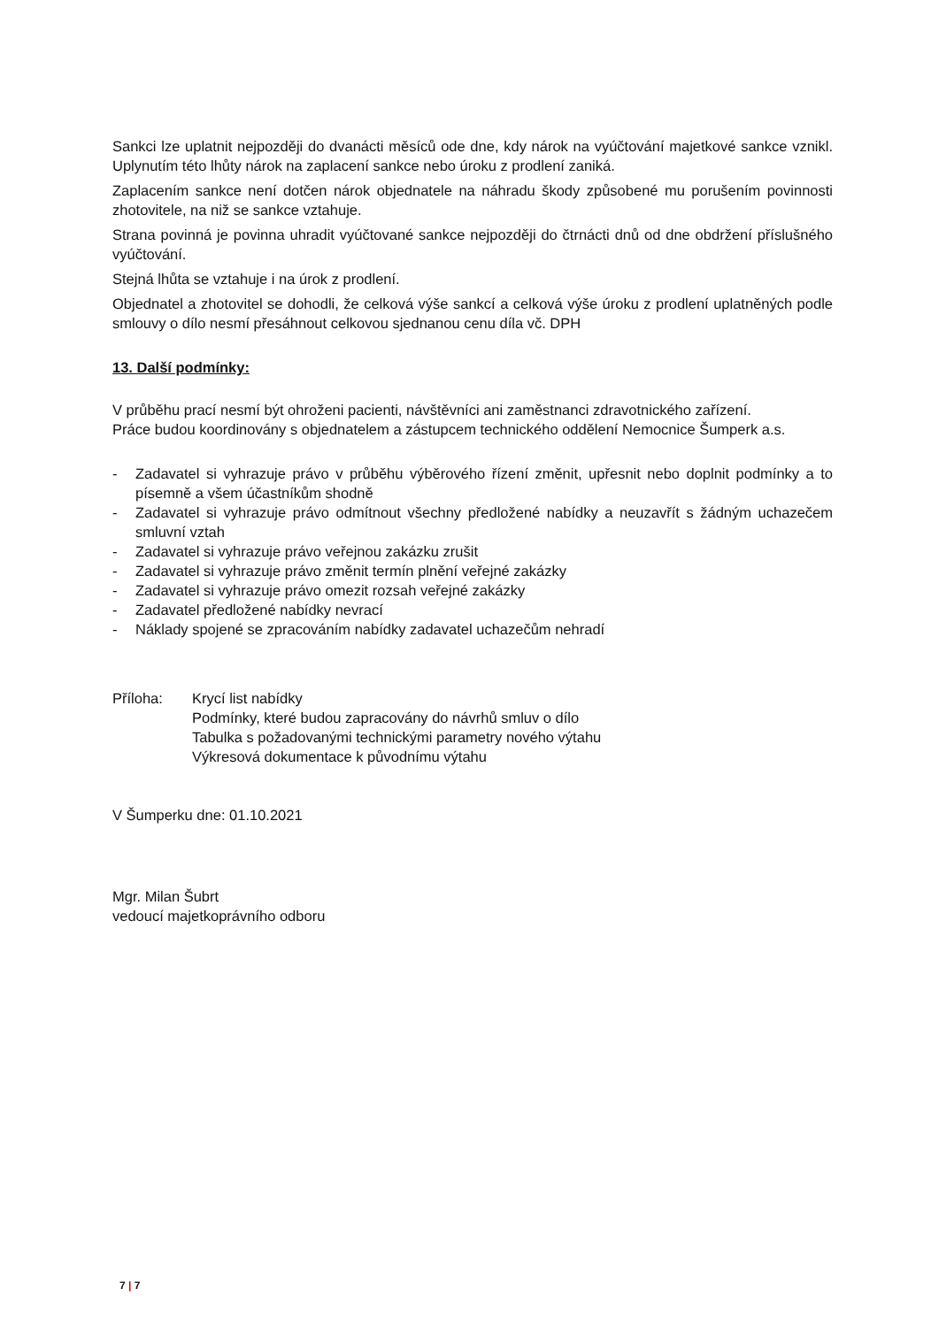Sankci lze uplatnit nejpozději do dvanácti měsíců ode dne, kdy nárok na vyúčtování majetkové sankce vznikl. Uplynutím této lhůty nárok na zaplacení sankce nebo úroku z prodlení zaniká.
Zaplacením sankce není dotčen nárok objednatele na náhradu škody způsobené mu porušením povinnosti zhotovitele, na niž se sankce vztahuje.
Strana povinná je povinna uhradit vyúčtované sankce nejpozději do čtrnácti dnů od dne obdržení příslušného vyúčtování.
Stejná lhůta se vztahuje i na úrok z prodlení.
Objednatel a zhotovitel se dohodli, že celková výše sankcí a celková výše úroku z prodlení uplatněných podle smlouvy o dílo nesmí přesáhnout celkovou sjednanou cenu díla vč. DPH
13. Další podmínky:
V průběhu prací nesmí být ohroženi pacienti, návštěvníci ani zaměstnanci zdravotnického zařízení.
Práce budou koordinovány s objednatelem a zástupcem technického oddělení Nemocnice Šumperk a.s.
- Zadavatel si vyhrazuje právo v průběhu výběrového řízení změnit, upřesnit nebo doplnit podmínky a to písemně a všem účastníkům shodně
- Zadavatel si vyhrazuje právo odmítnout všechny předložené nabídky a neuzavřít s žádným uchazečem smluvní vztah
- Zadavatel si vyhrazuje právo veřejnou zakázku zrušit
- Zadavatel si vyhrazuje právo změnit termín plnění veřejné zakázky
- Zadavatel si vyhrazuje právo omezit rozsah veřejné zakázky
- Zadavatel předložené nabídky nevrací
- Náklady spojené se zpracováním nabídky zadavatel uchazečům nehradí
Příloha: Krycí list nabídky
Podmínky, které budou zapracovány do návrhů smluv o dílo
Tabulka s požadovanými technickými parametry nového výtahu
Výkresová dokumentace k původnímu výtahu
V Šumperku dne: 01.10.2021
Mgr. Milan Šubrt
vedoucí majetkoprávního odboru
7 | 7